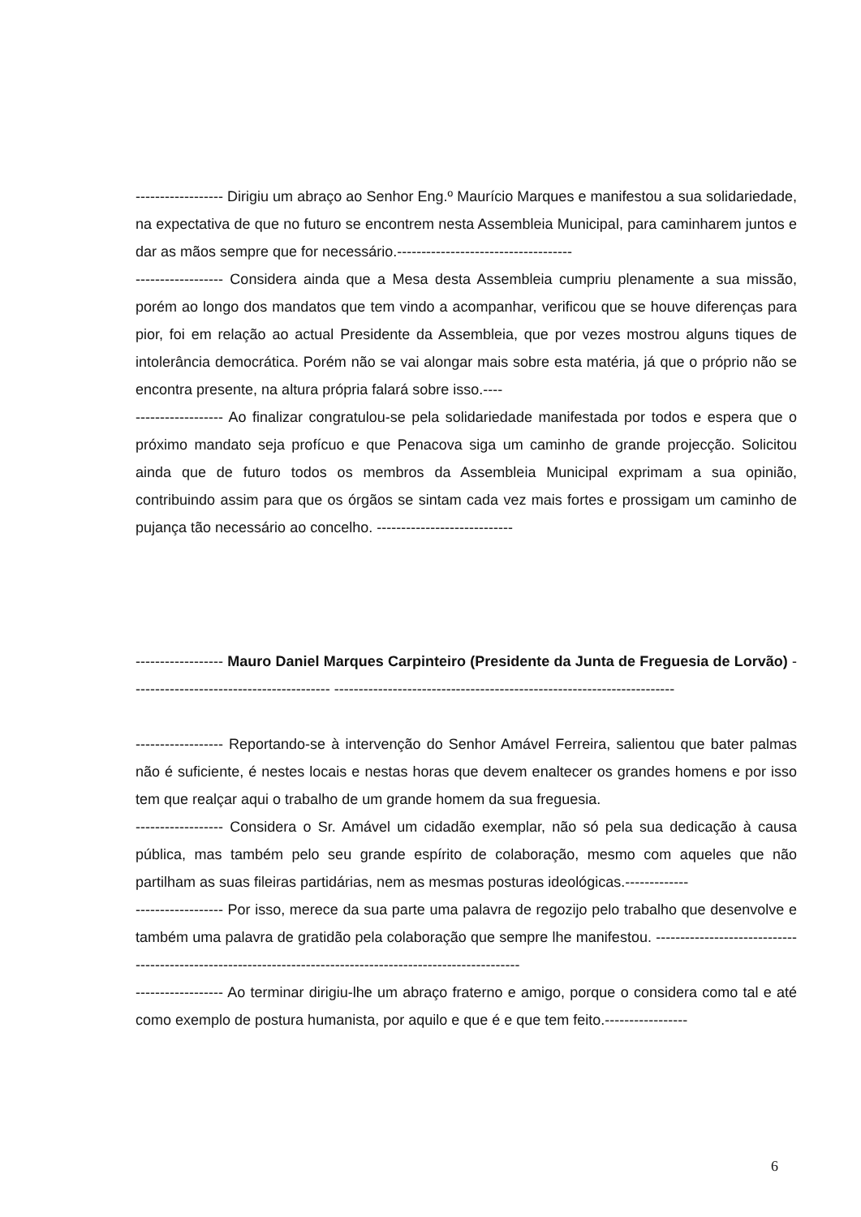------------------ Dirigiu um abraço ao Senhor Eng.º Maurício Marques e manifestou a sua solidariedade, na expectativa de que no futuro se encontrem nesta Assembleia Municipal, para caminharem juntos e dar as mãos sempre que for necessário.------------------------------------
------------------ Considera ainda que a Mesa desta Assembleia cumpriu plenamente a sua missão, porém ao longo dos mandatos que tem vindo a acompanhar, verificou que se houve diferenças para pior, foi em relação ao actual Presidente da Assembleia, que por vezes mostrou alguns tiques de intolerância democrática. Porém não se vai alongar mais sobre esta matéria, já que o próprio não se encontra presente, na altura própria falará sobre isso.----
------------------ Ao finalizar congratulou-se pela solidariedade manifestada por todos e espera que o próximo mandato seja profícuo e que Penacova siga um caminho de grande projecção. Solicitou ainda que de futuro todos os membros da Assembleia Municipal exprimam a sua opinião, contribuindo assim para que os órgãos se sintam cada vez mais fortes e prossigam um caminho de pujança tão necessário ao concelho. ----------------------------
------------------ Mauro Daniel Marques Carpinteiro (Presidente da Junta de Freguesia de Lorvão) ----------------------------------------- ----------------------------------------------------------------------
------------------ Reportando-se à intervenção do Senhor Amável Ferreira, salientou que bater palmas não é suficiente, é nestes locais e nestas horas que devem enaltecer os grandes homens e por isso tem que realçar aqui o trabalho de um grande homem da sua freguesia.
------------------ Considera o Sr. Amável um cidadão exemplar, não só pela sua dedicação à causa pública, mas também pelo seu grande espírito de colaboração, mesmo com aqueles que não partilham as suas fileiras partidárias, nem as mesmas posturas ideológicas.-------------
------------------ Por isso, merece da sua parte uma palavra de regozijo pelo trabalho que desenvolve e também uma palavra de gratidão pela colaboração que sempre lhe manifestou. ------------------------------------------------------------------------------------------------------------
------------------ Ao terminar dirigiu-lhe um abraço fraterno e amigo, porque o considera como tal e até como exemplo de postura humanista, por aquilo e que é e que tem feito.-----------------
6